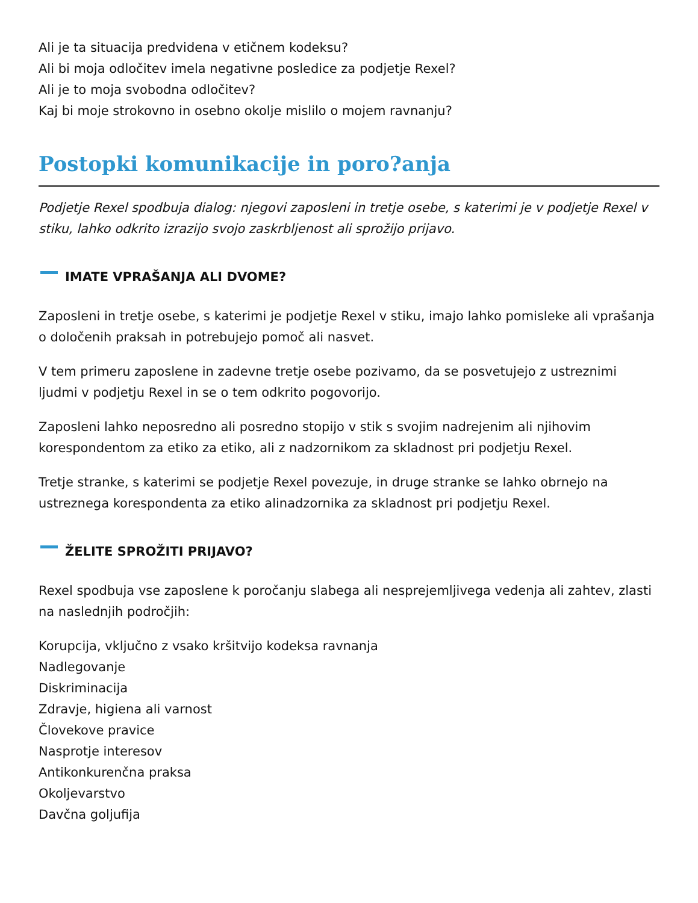Ali je ta situacija predvidena v etičnem kodeksu?
Ali bi moja odločitev imela negativne posledice za podjetje Rexel?
Ali je to moja svobodna odločitev?
Kaj bi moje strokovno in osebno okolje mislilo o mojem ravnanju?
Postopki komunikacije in poro?anja
Podjetje Rexel spodbuja dialog: njegovi zaposleni in tretje osebe, s katerimi je v podjetje Rexel v stiku, lahko odkrito izrazijo svojo zaskrbljenost ali sprožijo prijavo.
IMATE VPRAŠANJA ALI DVOME?
Zaposleni in tretje osebe, s katerimi je podjetje Rexel v stiku, imajo lahko pomisleke ali vprašanja o določenih praksah in potrebujejo pomoč ali nasvet.
V tem primeru zaposlene in zadevne tretje osebe pozivamo, da se posvetujejo z ustreznimi ljudmi v podjetju Rexel in se o tem odkrito pogovorijo.
Zaposleni lahko neposredno ali posredno stopijo v stik s svojim nadrejenim ali njihovim korespondentom za etiko za etiko, ali z nadzornikom za skladnost pri podjetju Rexel.
Tretje stranke, s katerimi se podjetje Rexel povezuje, in druge stranke se lahko obrnejo na ustreznega korespondenta za etiko alinadzornika za skladnost pri podjetju Rexel.
ŽELITE SPROŽITI PRIJAVO?
Rexel spodbuja vse zaposlene k poročanju slabega ali nesprejemljivega vedenja ali zahtev, zlasti na naslednjih področjih:
Korupcija, vključno z vsako kršitvijo kodeksa ravnanja
Nadlegovanje
Diskriminacija
Zdravje, higiena ali varnost
Človekove pravice
Nasprotje interesov
Antikonkurenčna praksa
Okoljevarstvo
Davčna goljufija